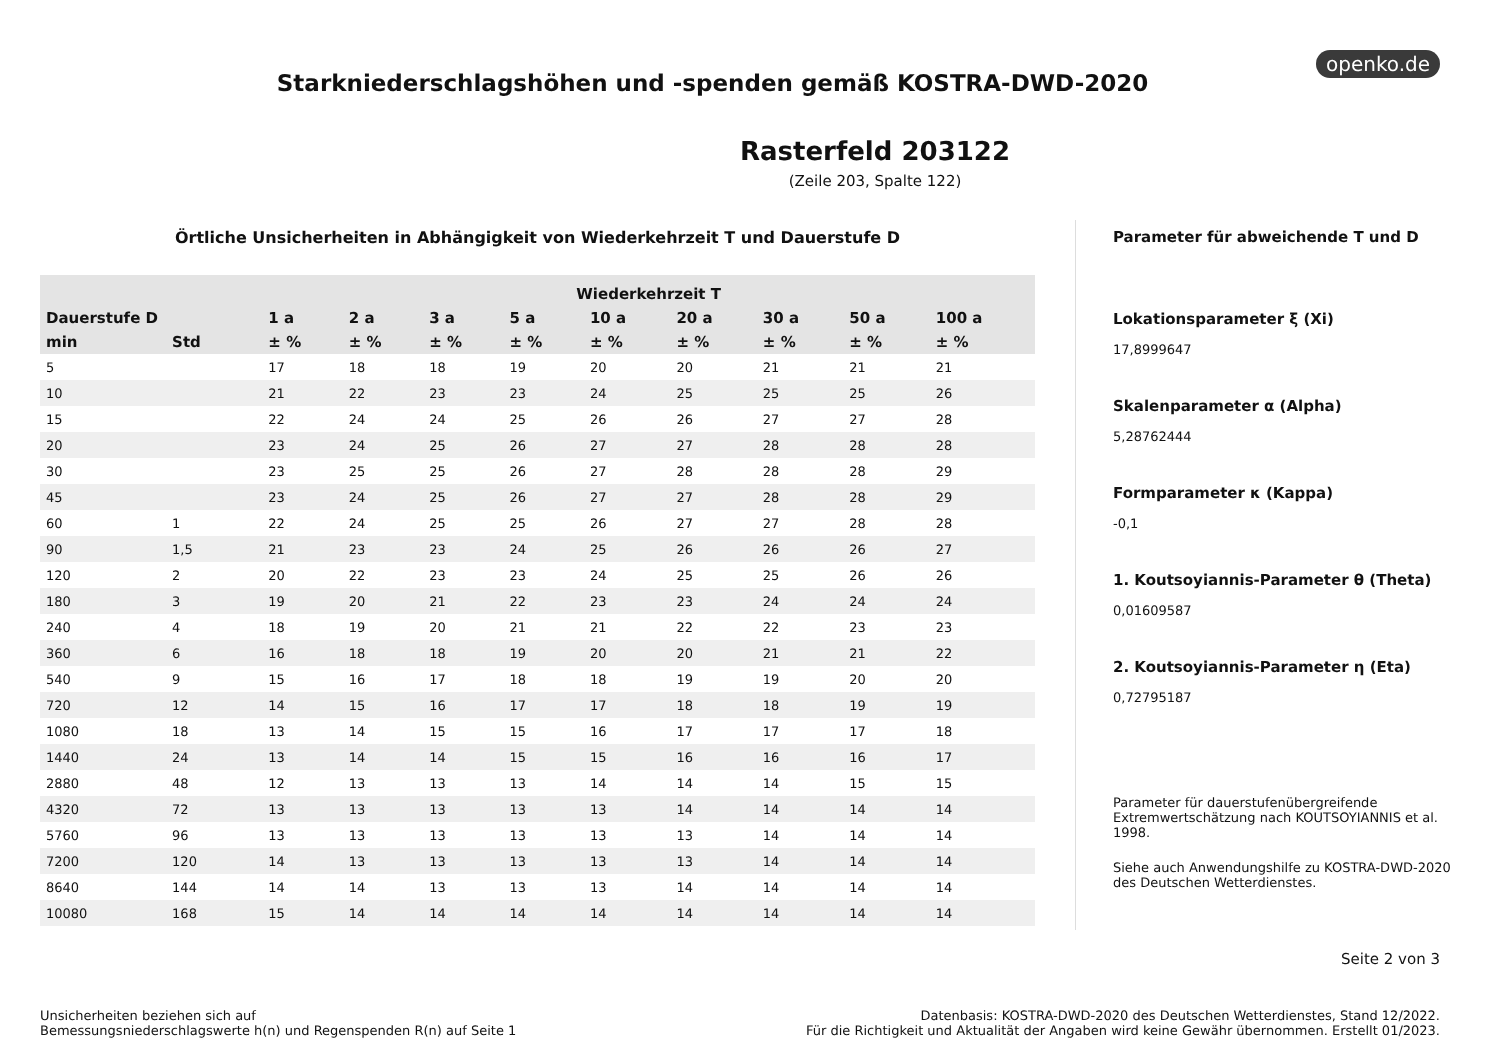openko.de
Starkniederschlagshöhen und -spenden gemäß KOSTRA-DWD-2020
Rasterfeld 203122
(Zeile 203, Spalte 122)
Örtliche Unsicherheiten in Abhängigkeit von Wiederkehrzeit T und Dauerstufe D
| | | Wiederkehrzeit T | | | | | | | | |
| --- | --- | --- | --- | --- | --- | --- | --- | --- | --- | --- |
| Dauerstufe D | | 1 a | 2 a | 3 a | 5 a | 10 a | 20 a | 30 a | 50 a | 100 a |
| min | Std | ± % | ± % | ± % | ± % | ± % | ± % | ± % | ± % | ± % |
| 5 | | 17 | 18 | 18 | 19 | 20 | 20 | 21 | 21 | 21 |
| 10 | | 21 | 22 | 23 | 23 | 24 | 25 | 25 | 25 | 26 |
| 15 | | 22 | 24 | 24 | 25 | 26 | 26 | 27 | 27 | 28 |
| 20 | | 23 | 24 | 25 | 26 | 27 | 27 | 28 | 28 | 28 |
| 30 | | 23 | 25 | 25 | 26 | 27 | 28 | 28 | 28 | 29 |
| 45 | | 23 | 24 | 25 | 26 | 27 | 27 | 28 | 28 | 29 |
| 60 | 1 | 22 | 24 | 25 | 25 | 26 | 27 | 27 | 28 | 28 |
| 90 | 1,5 | 21 | 23 | 23 | 24 | 25 | 26 | 26 | 26 | 27 |
| 120 | 2 | 20 | 22 | 23 | 23 | 24 | 25 | 25 | 26 | 26 |
| 180 | 3 | 19 | 20 | 21 | 22 | 23 | 23 | 24 | 24 | 24 |
| 240 | 4 | 18 | 19 | 20 | 21 | 21 | 22 | 22 | 23 | 23 |
| 360 | 6 | 16 | 18 | 18 | 19 | 20 | 20 | 21 | 21 | 22 |
| 540 | 9 | 15 | 16 | 17 | 18 | 18 | 19 | 19 | 20 | 20 |
| 720 | 12 | 14 | 15 | 16 | 17 | 17 | 18 | 18 | 19 | 19 |
| 1080 | 18 | 13 | 14 | 15 | 15 | 16 | 17 | 17 | 17 | 18 |
| 1440 | 24 | 13 | 14 | 14 | 15 | 15 | 16 | 16 | 16 | 17 |
| 2880 | 48 | 12 | 13 | 13 | 13 | 14 | 14 | 14 | 15 | 15 |
| 4320 | 72 | 13 | 13 | 13 | 13 | 13 | 14 | 14 | 14 | 14 |
| 5760 | 96 | 13 | 13 | 13 | 13 | 13 | 13 | 14 | 14 | 14 |
| 7200 | 120 | 14 | 13 | 13 | 13 | 13 | 13 | 14 | 14 | 14 |
| 8640 | 144 | 14 | 14 | 13 | 13 | 13 | 14 | 14 | 14 | 14 |
| 10080 | 168 | 15 | 14 | 14 | 14 | 14 | 14 | 14 | 14 | 14 |
Parameter für abweichende T und D
Lokationsparameter ξ (Xi)
17,8999647
Skalenparameter α (Alpha)
5,28762444
Formparameter κ (Kappa)
-0,1
1. Koutsoyiannis-Parameter θ (Theta)
0,01609587
2. Koutsoyiannis-Parameter η (Eta)
0,72795187
Parameter für dauerstufenübergreifende Extremwertschätzung nach KOUTSOYIANNIS et al. 1998.
Siehe auch Anwendungshilfe zu KOSTRA-DWD-2020 des Deutschen Wetterdienstes.
Seite 2 von 3
Unsicherheiten beziehen sich auf
Bemessungsniederschlagswerte h(n) und Regenspenden R(n) auf Seite 1
Datenbasis: KOSTRA-DWD-2020 des Deutschen Wetterdienstes, Stand 12/2022.
Für die Richtigkeit und Aktualität der Angaben wird keine Gewähr übernommen. Erstellt 01/2023.